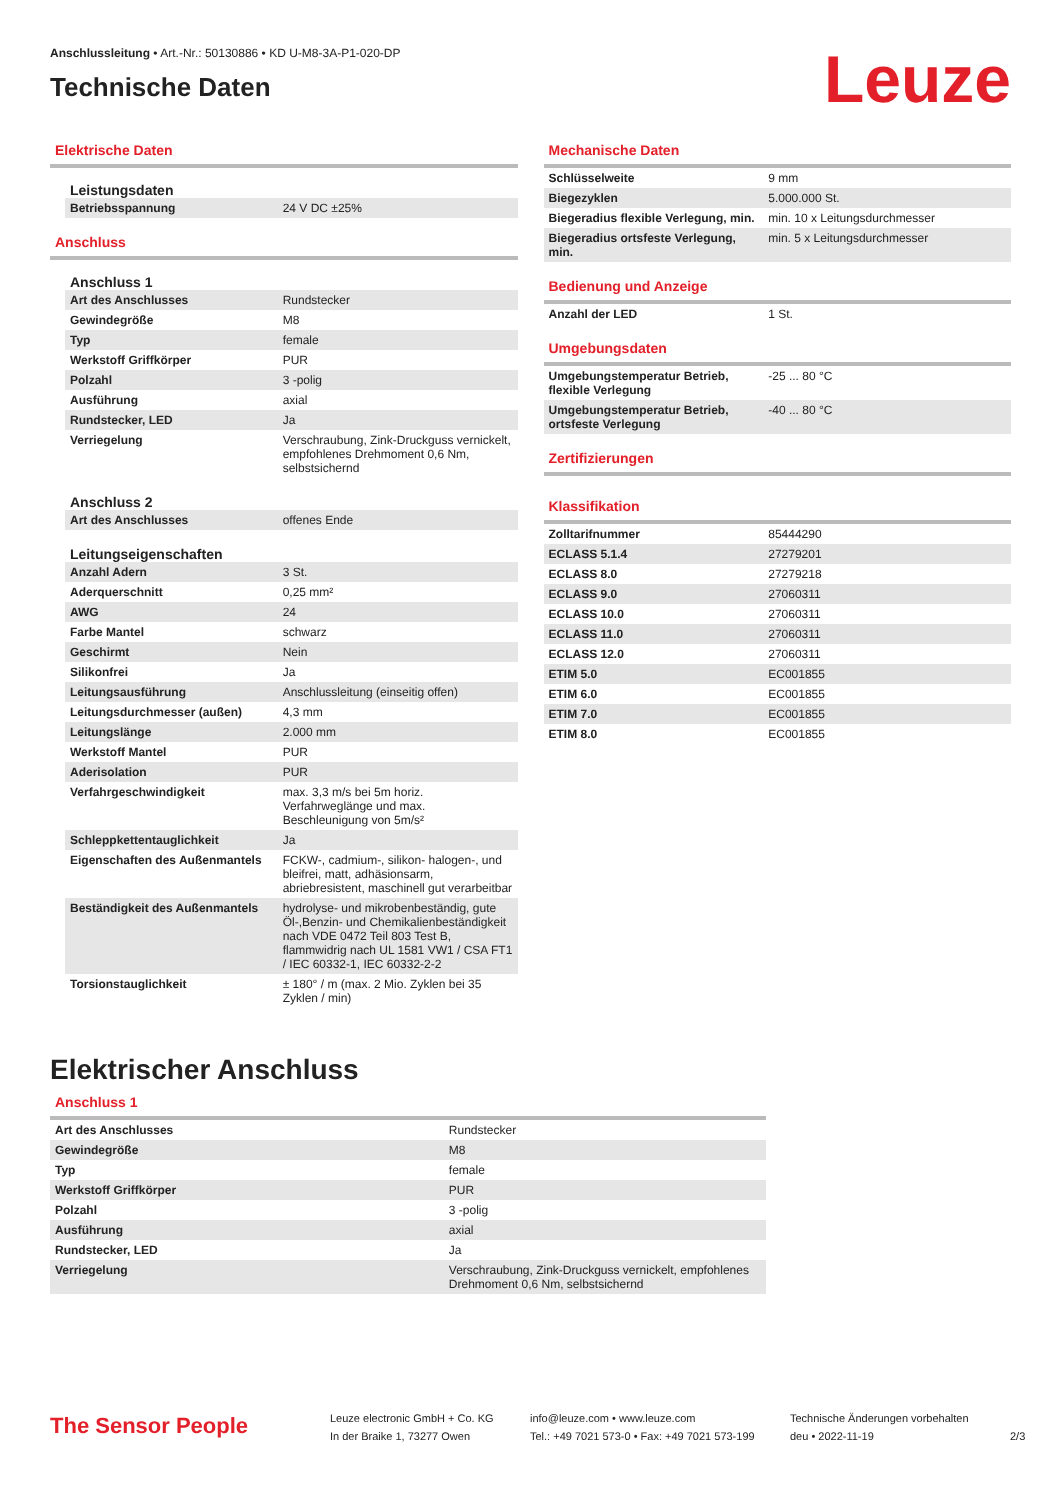Anschlussleitung • Art.-Nr.: 50130886 • KD U-M8-3A-P1-020-DP
Technische Daten
Leuze
Elektrische Daten
Leistungsdaten
| Betriebsspannung | 24 V DC ±25% |
Anschluss
Anschluss 1
| Art des Anschlusses | Rundstecker |
| Gewindegröße | M8 |
| Typ | female |
| Werkstoff Griffkörper | PUR |
| Polzahl | 3 -polig |
| Ausführung | axial |
| Rundstecker, LED | Ja |
| Verriegelung | Verschraubung, Zink-Druckguss vernickelt, empfohlenes Drehmoment 0,6 Nm, selbstsichernd |
Anschluss 2
| Art des Anschlusses | offenes Ende |
Leitungseigenschaften
| Anzahl Adern | 3 St. |
| Aderquerschnitt | 0,25 mm² |
| AWG | 24 |
| Farbe Mantel | schwarz |
| Geschirmt | Nein |
| Silikonfrei | Ja |
| Leitungsausführung | Anschlussleitung (einseitig offen) |
| Leitungsdurchmesser (außen) | 4,3 mm |
| Leitungslänge | 2.000 mm |
| Werkstoff Mantel | PUR |
| Aderisolation | PUR |
| Verfahrgeschwindigkeit | max. 3,3 m/s bei 5m horiz. Verfahrweglänge und max. Beschleunigung von 5m/s² |
| Schleppkettentauglichkeit | Ja |
| Eigenschaften des Außenmantels | FCKW-, cadmium-, silikon- halogen-, und bleifrei, matt, adhäsionsarm, abriebresistent, maschinell gut verarbeitbar |
| Beständigkeit des Außenmantels | hydrolyse- und mikrobenbeständig, gute Öl-,Benzin- und Chemikalienbeständigkeit nach VDE 0472 Teil 803 Test B, flammwidrig nach UL 1581 VW1 / CSA FT1 / IEC 60332-1, IEC 60332-2-2 |
| Torsionstauglichkeit | ± 180° / m (max. 2 Mio. Zyklen bei 35 Zyklen / min) |
Mechanische Daten
| Schlüsselweite | 9 mm |
| Biegezyklen | 5.000.000 St. |
| Biegeradius flexible Verlegung, min. | min. 10 x Leitungsdurchmesser |
| Biegeradius ortsfeste Verlegung, min. | min. 5 x Leitungsdurchmesser |
Bedienung und Anzeige
| Anzahl der LED | 1 St. |
Umgebungsdaten
| Umgebungstemperatur Betrieb, flexible Verlegung | -25 ... 80 °C |
| Umgebungstemperatur Betrieb, ortsfeste Verlegung | -40 ... 80 °C |
Zertifizierungen
Klassifikation
| Zolltarifnummer | 85444290 |
| ECLASS 5.1.4 | 27279201 |
| ECLASS 8.0 | 27279218 |
| ECLASS 9.0 | 27060311 |
| ECLASS 10.0 | 27060311 |
| ECLASS 11.0 | 27060311 |
| ECLASS 12.0 | 27060311 |
| ETIM 5.0 | EC001855 |
| ETIM 6.0 | EC001855 |
| ETIM 7.0 | EC001855 |
| ETIM 8.0 | EC001855 |
Elektrischer Anschluss
Anschluss 1
| Art des Anschlusses | Rundstecker |
| Gewindegröße | M8 |
| Typ | female |
| Werkstoff Griffkörper | PUR |
| Polzahl | 3 -polig |
| Ausführung | axial |
| Rundstecker, LED | Ja |
| Verriegelung | Verschraubung, Zink-Druckguss vernickelt, empfohlenes Drehmoment 0,6 Nm, selbstsichernd |
The Sensor People
Leuze electronic GmbH + Co. KG
In der Braike 1, 73277 Owen
info@leuze.com • www.leuze.com
Tel.: +49 7021 573-0 • Fax: +49 7021 573-199
Technische Änderungen vorbehalten
deu • 2022-11-19
2/3